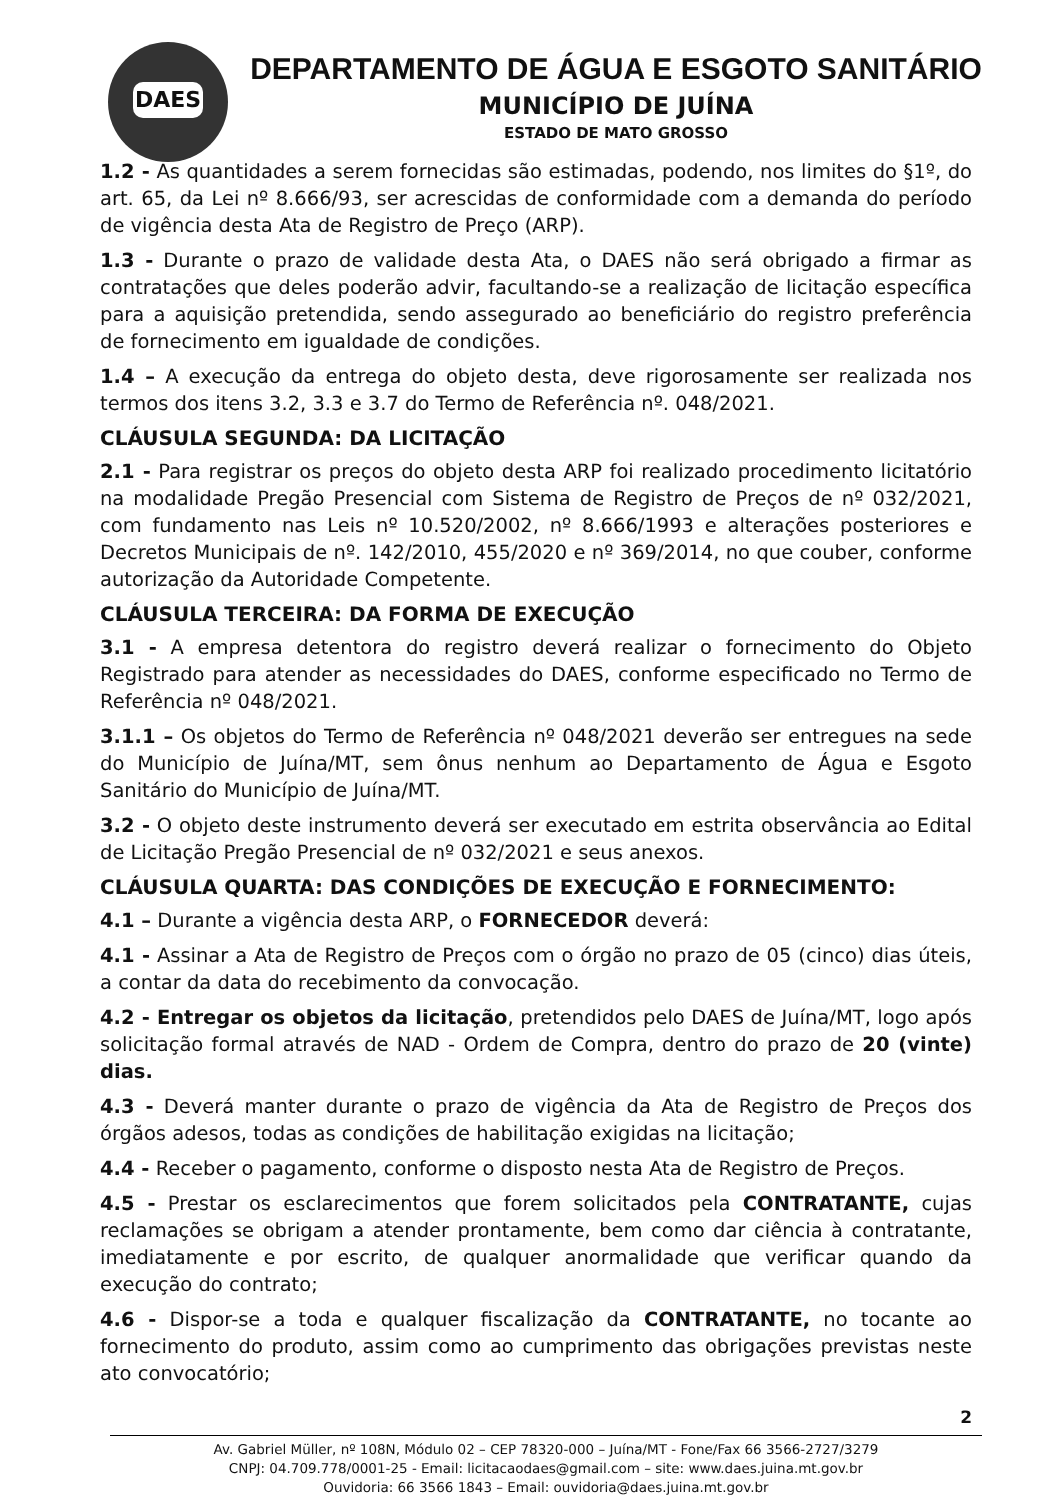DAES
DEPARTAMENTO DE ÁGUA E ESGOTO SANITÁRIO
MUNICÍPIO DE JUÍNA
ESTADO DE MATO GROSSO
1.2 - As quantidades a serem fornecidas são estimadas, podendo, nos limites do §1º, do art. 65, da Lei nº 8.666/93, ser acrescidas de conformidade com a demanda do período de vigência desta Ata de Registro de Preço (ARP).
1.3 - Durante o prazo de validade desta Ata, o DAES não será obrigado a firmar as contratações que deles poderão advir, facultando-se a realização de licitação específica para a aquisição pretendida, sendo assegurado ao beneficiário do registro preferência de fornecimento em igualdade de condições.
1.4 – A execução da entrega do objeto desta, deve rigorosamente ser realizada nos termos dos itens 3.2, 3.3 e 3.7 do Termo de Referência nº. 048/2021.
CLÁUSULA SEGUNDA: DA LICITAÇÃO
2.1 - Para registrar os preços do objeto desta ARP foi realizado procedimento licitatório na modalidade Pregão Presencial com Sistema de Registro de Preços de nº 032/2021, com fundamento nas Leis nº 10.520/2002, nº 8.666/1993 e alterações posteriores e Decretos Municipais de nº. 142/2010, 455/2020 e nº 369/2014, no que couber, conforme autorização da Autoridade Competente.
CLÁUSULA TERCEIRA: DA FORMA DE EXECUÇÃO
3.1 - A empresa detentora do registro deverá realizar o fornecimento do Objeto Registrado para atender as necessidades do DAES, conforme especificado no Termo de Referência nº 048/2021.
3.1.1 – Os objetos do Termo de Referência nº 048/2021 deverão ser entregues na sede do Município de Juína/MT, sem ônus nenhum ao Departamento de Água e Esgoto Sanitário do Município de Juína/MT.
3.2 - O objeto deste instrumento deverá ser executado em estrita observância ao Edital de Licitação Pregão Presencial de nº 032/2021 e seus anexos.
CLÁUSULA QUARTA: DAS CONDIÇÕES DE EXECUÇÃO E FORNECIMENTO:
4.1 – Durante a vigência desta ARP, o FORNECEDOR deverá:
4.1 - Assinar a Ata de Registro de Preços com o órgão no prazo de 05 (cinco) dias úteis, a contar da data do recebimento da convocação.
4.2 - Entregar os objetos da licitação, pretendidos pelo DAES de Juína/MT, logo após solicitação formal através de NAD - Ordem de Compra, dentro do prazo de 20 (vinte) dias.
4.3 - Deverá manter durante o prazo de vigência da Ata de Registro de Preços dos órgãos adesos, todas as condições de habilitação exigidas na licitação;
4.4 - Receber o pagamento, conforme o disposto nesta Ata de Registro de Preços.
4.5 - Prestar os esclarecimentos que forem solicitados pela CONTRATANTE, cujas reclamações se obrigam a atender prontamente, bem como dar ciência à contratante, imediatamente e por escrito, de qualquer anormalidade que verificar quando da execução do contrato;
4.6 - Dispor-se a toda e qualquer fiscalização da CONTRATANTE, no tocante ao fornecimento do produto, assim como ao cumprimento das obrigações previstas neste ato convocatório;
2
Av. Gabriel Müller, nº 108N, Módulo 02 – CEP 78320-000 – Juína/MT - Fone/Fax 66 3566-2727/3279
CNPJ: 04.709.778/0001-25 - Email: licitacaodaes@gmail.com – site: www.daes.juina.mt.gov.br
Ouvidoria: 66 3566 1843 – Email: ouvidoria@daes.juina.mt.gov.br